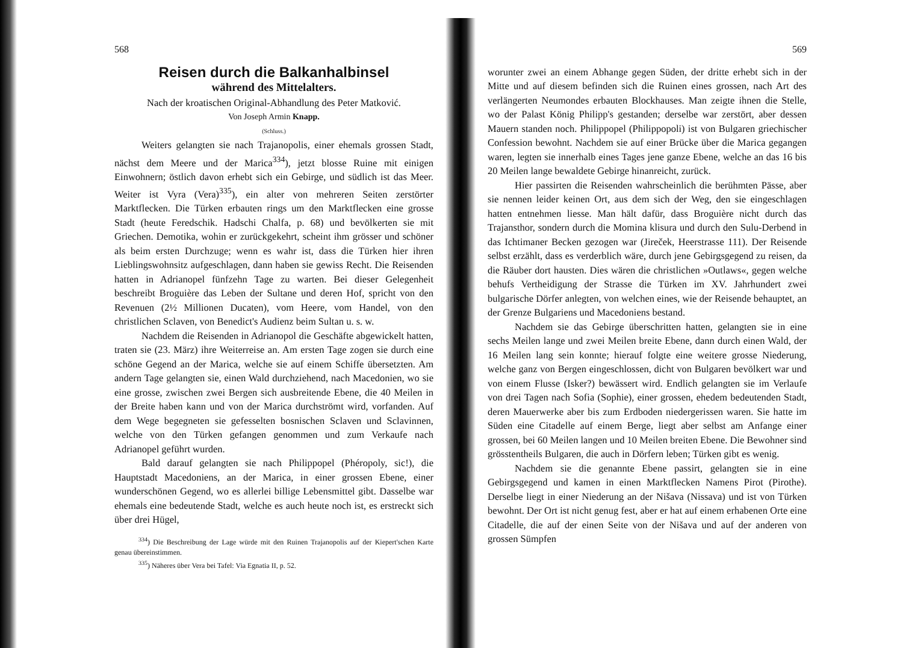568
Reisen durch die Balkanhalbinsel
während des Mittelalters.
Nach der kroatischen Original-Abhandlung des Peter Matković.
Von Joseph Armin Knapp.
(Schluss.)
Weiters gelangten sie nach Trajanopolis, einer ehemals grossen Stadt, nächst dem Meere und der Marica<sup>334</sup>), jetzt blosse Ruine mit einigen Einwohnern; östlich davon erhebt sich ein Gebirge, und südlich ist das Meer. Weiter ist Vyra (Vera)<sup>335</sup>), ein alter von mehreren Seiten zerstörter Marktflecken. Die Türken erbauten rings um den Marktflecken eine grosse Stadt (heute Feredschik. Hadschi Chalfa, p. 68) und bevölkerten sie mit Griechen. Demotika, wohin er zurückgekehrt, scheint ihm grösser und schöner als beim ersten Durchzuge; wenn es wahr ist, dass die Türken hier ihren Lieblingswohnsitz aufgeschlagen, dann haben sie gewiss Recht. Die Reisenden hatten in Adrianopel fünfzehn Tage zu warten. Bei dieser Gelegenheit beschreibt Broguière das Leben der Sultane und deren Hof, spricht von den Revenuen (2½ Millionen Ducaten), vom Heere, vom Handel, von den christlichen Sclaven, von Benedict's Audienz beim Sultan u. s. w.
Nachdem die Reisenden in Adrianopol die Geschäfte abgewickelt hatten, traten sie (23. März) ihre Weiterreise an. Am ersten Tage zogen sie durch eine schöne Gegend an der Marica, welche sie auf einem Schiffe übersetzten. Am andern Tage gelangten sie, einen Wald durchziehend, nach Macedonien, wo sie eine grosse, zwischen zwei Bergen sich ausbreitende Ebene, die 40 Meilen in der Breite haben kann und von der Marica durchströmt wird, vorfanden. Auf dem Wege begegneten sie gefesselten bosnischen Sclaven und Sclavinnen, welche von den Türken gefangen genommen und zum Verkaufe nach Adrianopel geführt wurden.
Bald darauf gelangten sie nach Philippopel (Phéropoly, sic!), die Hauptstadt Macedoniens, an der Marica, in einer grossen Ebene, einer wunderschönen Gegend, wo es allerlei billige Lebensmittel gibt. Dasselbe war ehemals eine bedeutende Stadt, welche es auch heute noch ist, es erstreckt sich über drei Hügel,
<sup>334</sup>) Die Beschreibung der Lage würde mit den Ruinen Trajanopolis auf der Kiepert'schen Karte genau übereinstimmen.
<sup>335</sup>) Näheres über Vera bei Tafel: Via Egnatia II, p. 52.
569
worunter zwei an einem Abhange gegen Süden, der dritte erhebt sich in der Mitte und auf diesem befinden sich die Ruinen eines grossen, nach Art des verlängerten Neumondes erbauten Blockhauses. Man zeigte ihnen die Stelle, wo der Palast König Philipp's gestanden; derselbe war zerstört, aber dessen Mauern standen noch. Philippopel (Philippopoli) ist von Bulgaren griechischer Confession bewohnt. Nachdem sie auf einer Brücke über die Marica gegangen waren, legten sie innerhalb eines Tages jene ganze Ebene, welche an das 16 bis 20 Meilen lange bewaldete Gebirge hinanreicht, zurück.
Hier passirten die Reisenden wahrscheinlich die berühmten Pässe, aber sie nennen leider keinen Ort, aus dem sich der Weg, den sie eingeschlagen hatten entnehmen liesse. Man hält dafür, dass Broguière nicht durch das Trajansthor, sondern durch die Momina klisura und durch den Sulu-Derbend in das Ichtimaner Becken gezogen war (Jireček, Heerstrasse 111). Der Reisende selbst erzählt, dass es verderblich wäre, durch jene Gebirgsgegend zu reisen, da die Räuber dort hausten. Dies wären die christlichen »Outlaws«, gegen welche behufs Vertheidigung der Strasse die Türken im XV. Jahrhundert zwei bulgarische Dörfer anlegten, von welchen eines, wie der Reisende behauptet, an der Grenze Bulgariens und Macedoniens bestand.
Nachdem sie das Gebirge überschritten hatten, gelangten sie in eine sechs Meilen lange und zwei Meilen breite Ebene, dann durch einen Wald, der 16 Meilen lang sein konnte; hierauf folgte eine weitere grosse Niederung, welche ganz von Bergen eingeschlossen, dicht von Bulgaren bevölkert war und von einem Flusse (Isker?) bewässert wird. Endlich gelangten sie im Verlaufe von drei Tagen nach Sofia (Sophie), einer grossen, ehedem bedeutenden Stadt, deren Mauerwerke aber bis zum Erdboden niedergerissen waren. Sie hatte im Süden eine Citadelle auf einem Berge, liegt aber selbst am Anfange einer grossen, bei 60 Meilen langen und 10 Meilen breiten Ebene. Die Bewohner sind grösstentheils Bulgaren, die auch in Dörfern leben; Türken gibt es wenig.
Nachdem sie die genannte Ebene passirt, gelangten sie in eine Gebirgsgegend und kamen in einen Marktflecken Namens Pirot (Pirothe). Derselbe liegt in einer Niederung an der Nišava (Nissava) und ist von Türken bewohnt. Der Ort ist nicht genug fest, aber er hat auf einem erhabenen Orte eine Citadelle, die auf der einen Seite von der Nišava und auf der anderen von grossen Sümpfen